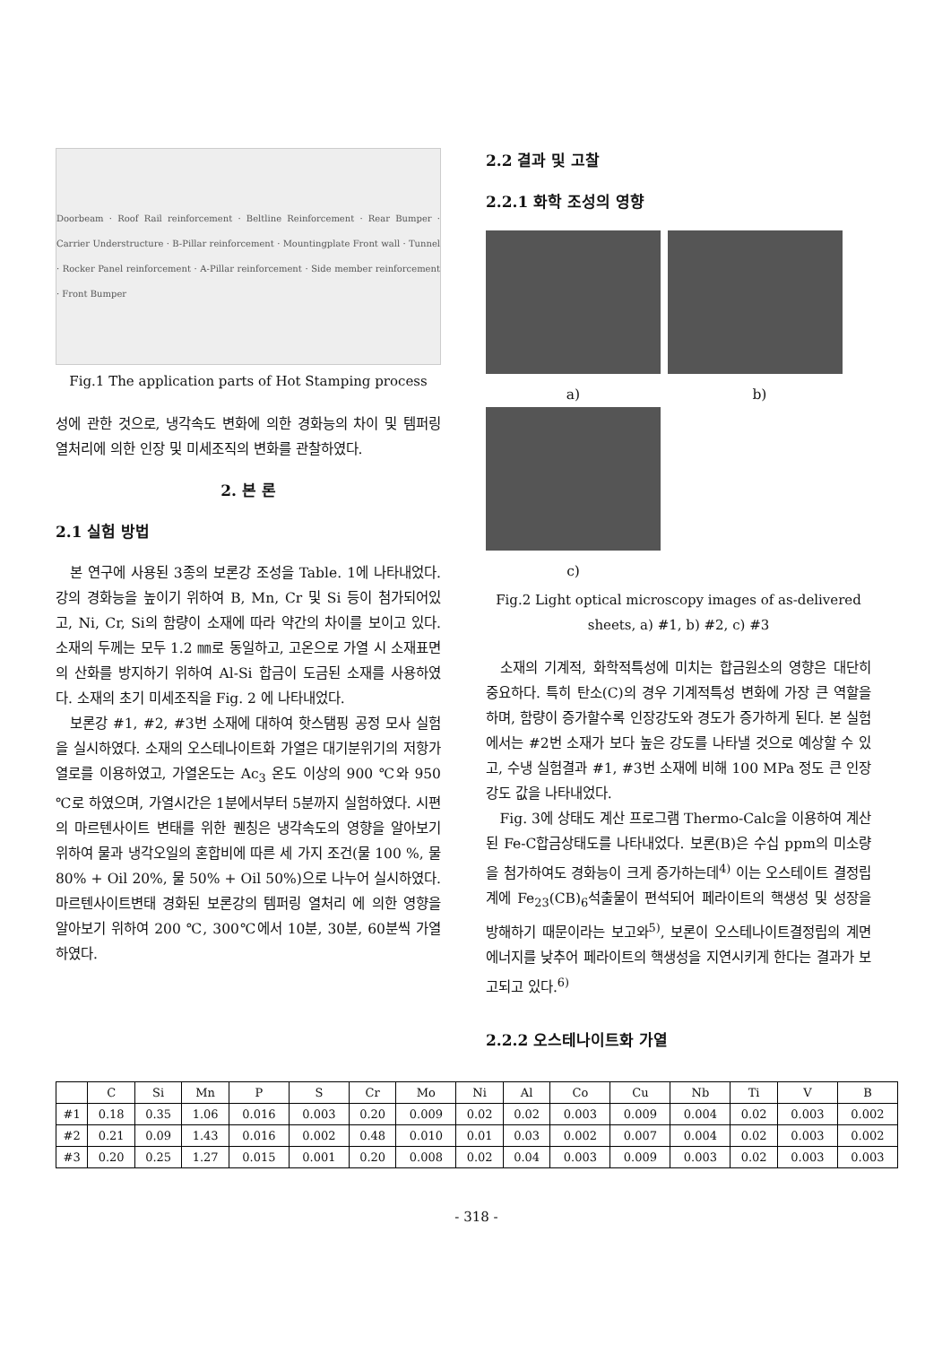Doorbeam · Roof Rail reinforcement · Beltline Reinforcement · Rear Bumper · Carrier Understructure · B-Pillar reinforcement · Mountingplate Front wall · Tunnel · Rocker Panel reinforcement · A-Pillar reinforcement · Side member reinforcement · Front Bumper
Fig.1 The application parts of Hot Stamping process
성에 관한 것으로, 냉각속도 변화에 의한 경화능의 차이 및 템퍼링 열처리에 의한 인장 및 미세조직의 변화를 관찰하였다.
2. 본 론
2.1 실험 방법
본 연구에 사용된 3종의 보론강 조성을 Table. 1에 나타내었다. 강의 경화능을 높이기 위하여 B, Mn, Cr 및 Si 등이 첨가되어있고, Ni, Cr, Si의 함량이 소재에 따라 약간의 차이를 보이고 있다. 소재의 두께는 모두 1.2 ㎜로 동일하고, 고온으로 가열 시 소재표면의 산화를 방지하기 위하여 Al-Si 합금이 도금된 소재를 사용하였다. 소재의 초기 미세조직을 Fig. 2 에 나타내었다.
보론강 #1, #2, #3번 소재에 대하여 핫스탬핑 공정 모사 실험을 실시하였다. 소재의 오스테나이트화 가열은 대기분위기의 저항가열로를 이용하였고, 가열온도는 Ac<sub>3</sub> 온도 이상의 900 ℃와 950 ℃로 하였으며, 가열시간은 1분에서부터 5분까지 실험하였다. 시편의 마르텐사이트 변태를 위한 퀜칭은 냉각속도의 영향을 알아보기 위하여 물과 냉각오일의 혼합비에 따른 세 가지 조건(물 100 %, 물 80% + Oil 20%, 물 50% + Oil 50%)으로 나누어 실시하였다. 마르텐사이트변태 경화된 보론강의 템퍼링 열처리 에 의한 영향을 알아보기 위하여 200 ℃, 300℃에서 10분, 30분, 60분씩 가열하였다.
2.2 결과 및 고찰
2.2.1 화학 조성의 영향
a) b)
c)
Fig.2 Light optical microscopy images of as-delivered sheets, a) #1, b) #2, c) #3
소재의 기계적, 화학적특성에 미치는 합금원소의 영향은 대단히 중요하다. 특히 탄소(C)의 경우 기계적특성 변화에 가장 큰 역할을 하며, 함량이 증가할수록 인장강도와 경도가 증가하게 된다. 본 실험에서는 #2번 소재가 보다 높은 강도를 나타낼 것으로 예상할 수 있고, 수냉 실험결과 #1, #3번 소재에 비해 100 MPa 정도 큰 인장강도 값을 나타내었다.
Fig. 3에 상태도 계산 프로그램 Thermo-Calc을 이용하여 계산된 Fe-C합금상태도를 나타내었다. 보론(B)은 수십 ppm의 미소량을 첨가하여도 경화능이 크게 증가하는데<sup>4)</sup> 이는 오스테이트 결정립계에 Fe<sub>23</sub>(CB)<sub>6</sub>석출물이 편석되어 페라이트의 핵생성 및 성장을 방해하기 때문이라는 보고와<sup>5)</sup>, 보론이 오스테나이트결정립의 계면에너지를 낮추어 페라이트의 핵생성을 지연시키게 한다는 결과가 보고되고 있다.<sup>6)</sup>
2.2.2 오스테나이트화 가열
| | C | Si | Mn | P | S | Cr | Mo | Ni | Al | Co | Cu | Nb | Ti | V | B |
| --- | --- | --- | --- | --- | --- | --- | --- | --- | --- | --- | --- | --- | --- | --- | --- |
| #1 | 0.18 | 0.35 | 1.06 | 0.016 | 0.003 | 0.20 | 0.009 | 0.02 | 0.02 | 0.003 | 0.009 | 0.004 | 0.02 | 0.003 | 0.002 |
| #2 | 0.21 | 0.09 | 1.43 | 0.016 | 0.002 | 0.48 | 0.010 | 0.01 | 0.03 | 0.002 | 0.007 | 0.004 | 0.02 | 0.003 | 0.002 |
| #3 | 0.20 | 0.25 | 1.27 | 0.015 | 0.001 | 0.20 | 0.008 | 0.02 | 0.04 | 0.003 | 0.009 | 0.003 | 0.02 | 0.003 | 0.003 |
- 318 -